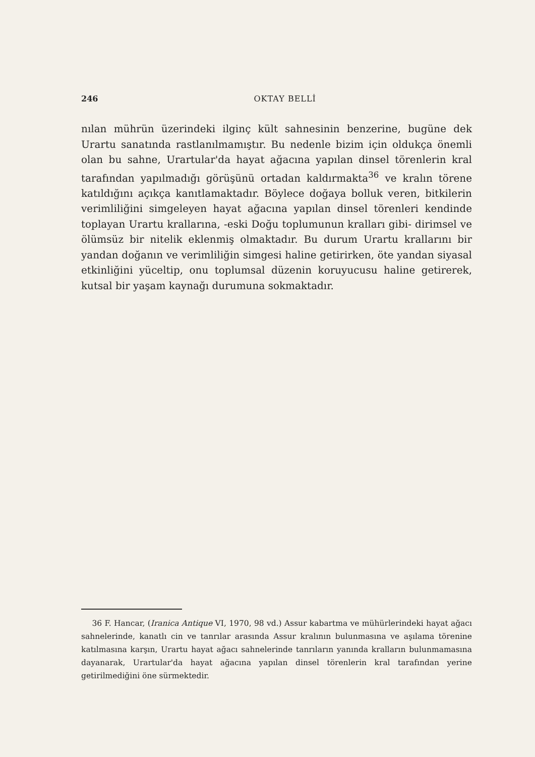246 OKTAY BELLİ
nılan mührün üzerindeki ilginç kült sahnesinin benzerine, bugüne dek Urartu sanatında rastlanılmamıştır. Bu nedenle bizim için oldukça önemli olan bu sahne, Urartular'da hayat ağacına yapılan dinsel törenlerin kral tarafından yapılmadığı görüşünü ortadan kaldırmakta<sup>36</sup> ve kralın törene katıldığını açıkça kanıtlamaktadır. Böylece doğaya bolluk veren, bitkilerin verimliliğini simgeleyen hayat ağacına yapılan dinsel törenleri kendinde toplayan Urartu krallarına, -eski Doğu toplumunun kralları gibi- dirimsel ve ölümsüz bir nitelik eklenmiş olmaktadır. Bu durum Urartu krallarını bir yandan doğanın ve verimliliğin simgesi haline getirirken, öte yandan siyasal etkinliğini yüceltip, onu toplumsal düzenin koruyucusu haline getirerek, kutsal bir yaşam kaynağı durumuna sokmaktadır.
36 F. Hancar, (Iranica Antique VI, 1970, 98 vd.) Assur kabartma ve mühürlerindeki hayat ağacı sahnelerinde, kanatlı cin ve tanrılar arasında Assur kralının bulunmasına ve aşılama törenine katılmasına karşın, Urartu hayat ağacı sahnelerinde tanrıların yanında kralların bulunmamasına dayanarak, Urartular'da hayat ağacına yapılan dinsel törenlerin kral tarafından yerine getirilmediğini öne sürmektedir.